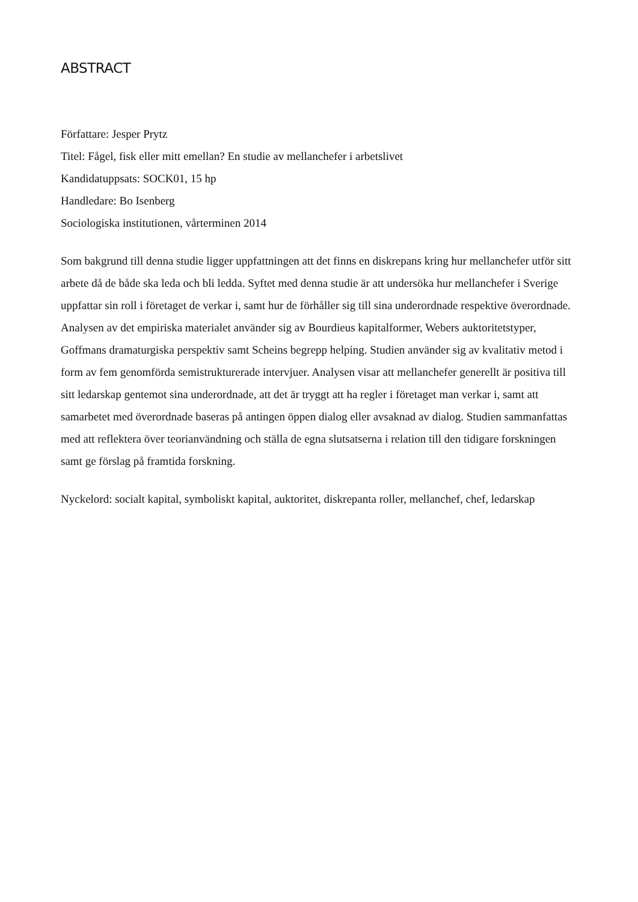ABSTRACT
Författare: Jesper Prytz
Titel: Fågel, fisk eller mitt emellan? En studie av mellanchefer i arbetslivet
Kandidatuppsats: SOCK01, 15 hp
Handledare: Bo Isenberg
Sociologiska institutionen, vårterminen 2014
Som bakgrund till denna studie ligger uppfattningen att det finns en diskrepans kring hur mellanchefer utför sitt arbete då de både ska leda och bli ledda. Syftet med denna studie är att undersöka hur mellanchefer i Sverige uppfattar sin roll i företaget de verkar i, samt hur de förhåller sig till sina underordnade respektive överordnade. Analysen av det empiriska materialet använder sig av Bourdieus kapitalformer, Webers auktoritetstyper, Goffmans dramaturgiska perspektiv samt Scheins begrepp helping. Studien använder sig av kvalitativ metod i form av fem genomförda semistrukturerade intervjuer. Analysen visar att mellanchefer generellt är positiva till sitt ledarskap gentemot sina underordnade, att det är tryggt att ha regler i företaget man verkar i, samt att samarbetet med överordnade baseras på antingen öppen dialog eller avsaknad av dialog. Studien sammanfattas med att reflektera över teorianvändning och ställa de egna slutsatserna i relation till den tidigare forskningen samt ge förslag på framtida forskning.
Nyckelord: socialt kapital, symboliskt kapital, auktoritet, diskrepanta roller, mellanchef, chef, ledarskap